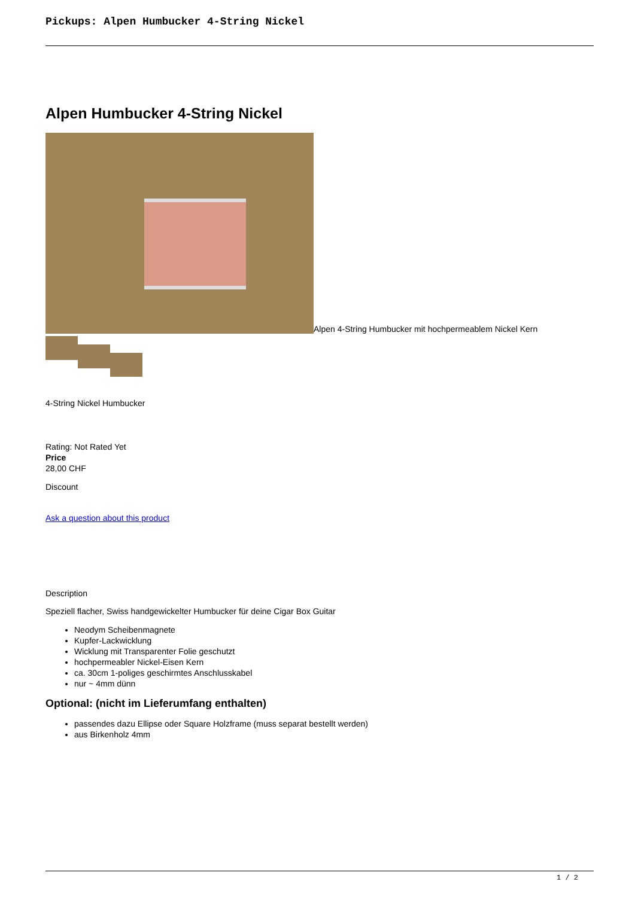Pickups: Alpen Humbucker 4-String Nickel
Alpen Humbucker 4-String Nickel
Alpen 4-String Humbucker mit hochpermeablem Nickel Kern
4-String Nickel Humbucker
Rating: Not Rated Yet
Price
28,00 CHF
Discount
Ask a question about this product
Description
Speziell flacher, Swiss handgewickelter Humbucker für deine Cigar Box Guitar
Neodym Scheibenmagnete
Kupfer-Lackwicklung
Wicklung mit Transparenter Folie geschutzt
hochpermeabler Nickel-Eisen Kern
ca. 30cm 1-poliges geschirmtes Anschlusskabel
nur ~ 4mm dünn
Optional: (nicht im Lieferumfang enthalten)
passendes dazu Ellipse oder Square Holzframe (muss separat bestellt werden)
aus Birkenholz 4mm
1 / 2